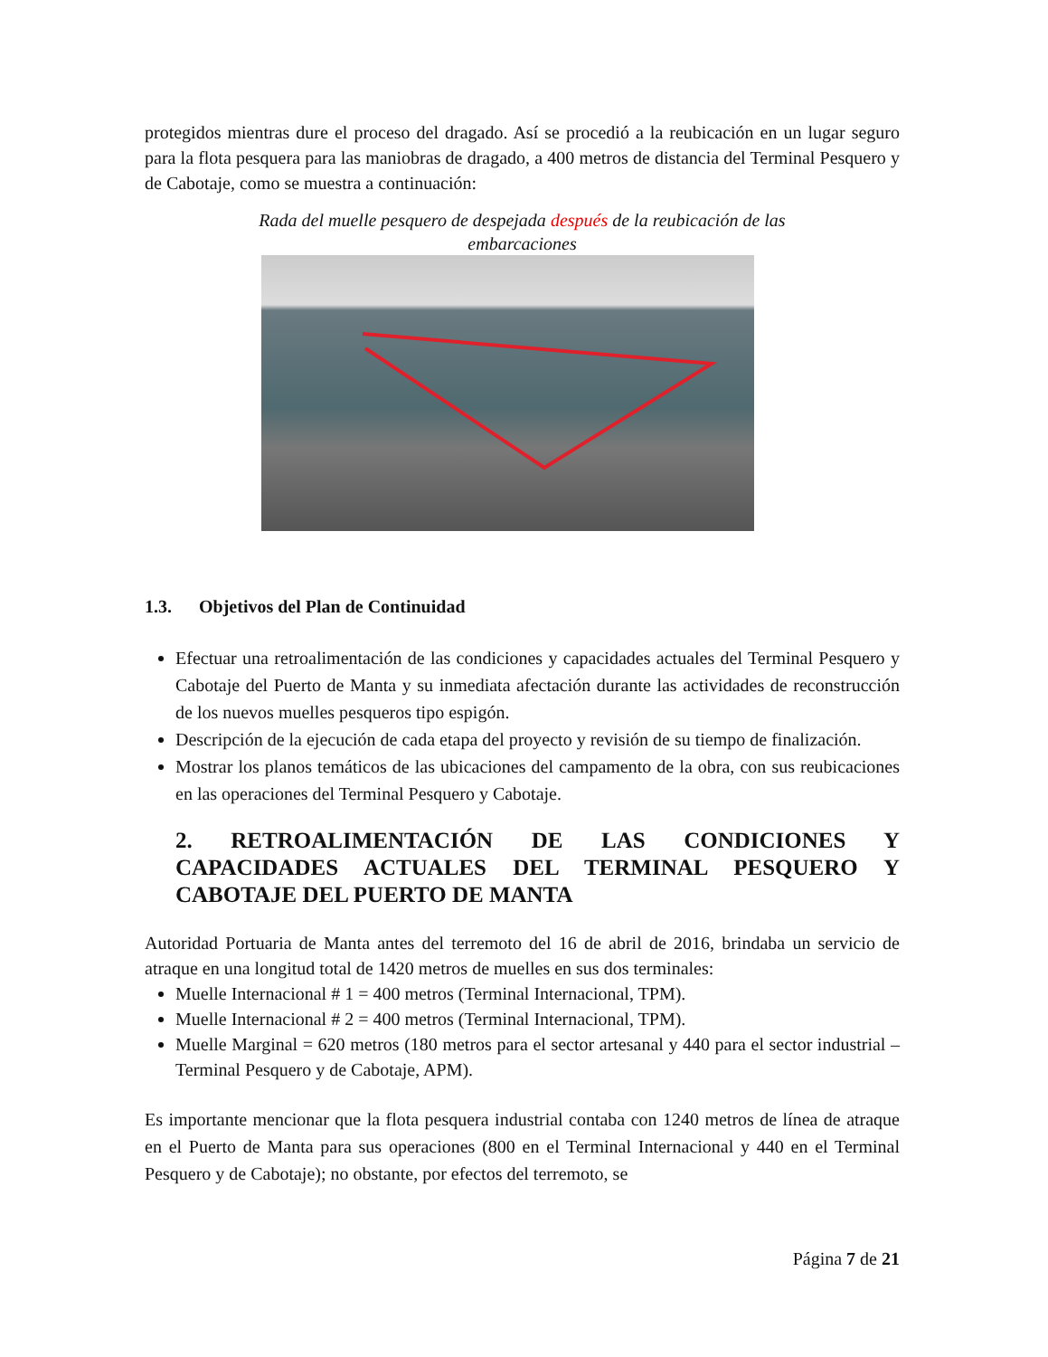protegidos mientras dure el proceso del dragado. Así se procedió a la reubicación en un lugar seguro para la flota pesquera para las maniobras de dragado, a 400 metros de distancia del Terminal Pesquero y de Cabotaje, como se muestra a continuación:
Rada del muelle pesquero de despejada después de la reubicación de las
embarcaciones
1.3. Objetivos del Plan de Continuidad
Efectuar una retroalimentación de las condiciones y capacidades actuales del Terminal Pesquero y Cabotaje del Puerto de Manta y su inmediata afectación durante las actividades de reconstrucción de los nuevos muelles pesqueros tipo espigón.
Descripción de la ejecución de cada etapa del proyecto y revisión de su tiempo de finalización.
Mostrar los planos temáticos de las ubicaciones del campamento de la obra, con sus reubicaciones en las operaciones del Terminal Pesquero y Cabotaje.
2. RETROALIMENTACIÓN DE LAS CONDICIONES Y CAPACIDADES ACTUALES DEL TERMINAL PESQUERO Y CABOTAJE DEL PUERTO DE MANTA
Autoridad Portuaria de Manta antes del terremoto del 16 de abril de 2016, brindaba un servicio de atraque en una longitud total de 1420 metros de muelles en sus dos terminales:
Muelle Internacional # 1 = 400 metros (Terminal Internacional, TPM).
Muelle Internacional # 2 = 400 metros (Terminal Internacional, TPM).
Muelle Marginal = 620 metros (180 metros para el sector artesanal y 440 para el sector industrial – Terminal Pesquero y de Cabotaje, APM).
Es importante mencionar que la flota pesquera industrial contaba con 1240 metros de línea de atraque en el Puerto de Manta para sus operaciones (800 en el Terminal Internacional y 440 en el Terminal Pesquero y de Cabotaje); no obstante, por efectos del terremoto, se
Página 7 de 21